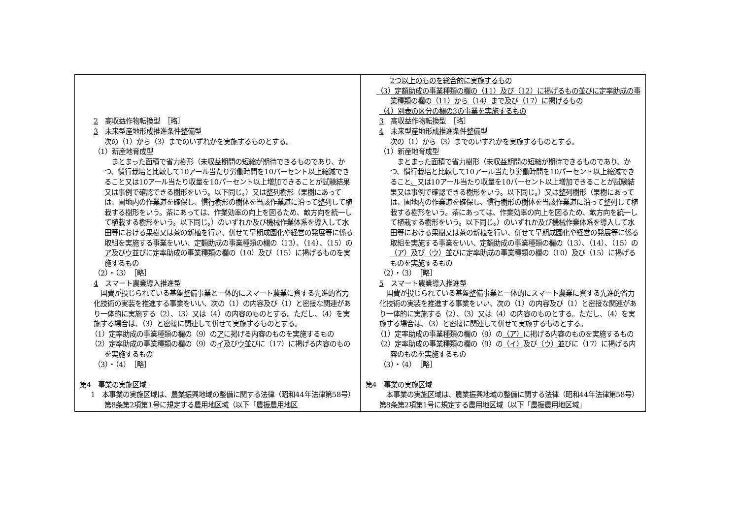| 2 高収益作物転換型 ［略］ 3 未来型産地形成推進条件整備型 次の（1）から（3）までのいずれかを実施するものとする。 （1）新産地育成型 まとまった面積で省力樹形（未収益期間の短縮が期待できるものであり、かつ、慣行栽培と比較して10アール当たり労働時間を10パーセント以上縮減できること又は10アール当たり収量を10パーセント以上増加できることが試験結果又は事例で確認できる樹形をいう。以下同じ。）又は整列樹形（果樹にあっては、園地内の作業道を確保し、慣行樹形の樹体を当該作業道に沿って整列して植栽する樹形をいう。茶にあっては、作業効率の向上を図るため、畝方向を統一して植栽する樹形をいう。以下同じ。）のいずれか及び機械作業体系を導入して水田等における果樹又は茶の新植を行い、併せて早期成園化や経営の発展等に係る取組を実施する事業をいい、定額助成の事業種類の欄の（13）、（14）、（15）の ア 及び ウ 並びに定率助成の事業種類の欄の（10）及び（15）に掲げるものを実施するもの （2）・（3） ［略］ 4 スマート農業導入推進型 国費が投じられている基盤整備事業と一体的にスマート農業に資する先進的省力化技術の実装を推進する事業をいい、次の（1）の内容及び（1）と密接な関連があり一体的に実施する（2）、（3）又は（4）の内容のものとする。ただし、（4）を実施する場合は、（3）と密接に関連して併せて実施するものとする。 （1）定率助成の事業種類の欄の（9）の ア に掲げる内容のものを実施するもの （2）定率助成の事業種類の欄の（9）の イ 及び ウ 並びに（17）に掲げる内容のものを実施するもの （3）・（4） ［略］ 第4 事業の実施区域 1 本事業の実施区域は、農業振興地域の整備に関する法律（昭和44年法律第58号）第8条第2項第1号に規定する農用地区域（以下「農振農用地区 | 2つ以上のものを総合的に実施するもの （3）定額助成の事業種類の欄の（11）及び（12）に掲げるもの並びに定率助成の事業種類の欄の（11）から（14）まで及び（17）に掲げるもの （4）別表の区分の欄の3の事業を実施するもの 3 高収益作物転換型 ［略］ 4 未来型産地形成推進条件整備型 次の（1）から（3）までのいずれかを実施するものとする。 （1）新産地育成型 まとまった面積で省力樹形（未収益期間の短縮が期待できるものであり、かつ、慣行栽培と比較して10アール当たり労働時間を10パーセント以上縮減できること 、 又は10アール当たり収量を10パーセント以上増加できることが試験結果又は事例で確認できる樹形をいう。以下同じ。）又は整列樹形（果樹にあっては、園地内の作業道を確保し、慣行樹形の樹体を当該作業道に沿って整列して植栽する樹形をいう。茶にあっては、作業効率の向上を図るため、畝方向を統一して植栽する樹形をいう。以下同じ。）のいずれか及び機械作業体系を導入して水田等における果樹又は茶の新植を行い、併せて早期成園化や経営の発展等に係る取組を実施する事業をいい、定額助成の事業種類の欄の（13）、（14）、（15）の （ア） 及び （ウ） 並びに定率助成の事業種類の欄の（10）及び（15）に掲げるものを実施するもの （2）・（3） ［略］ 5 スマート農業導入推進型 国費が投じられている基盤整備事業と一体的にスマート農業に資する先進的省力化技術の実装を推進する事業をいい、次の（1）の内容及び（1）と密接な関連があり一体的に実施する（2）、（3）又は（4）の内容のものとする。ただし、（4）を実施する場合は、（3）と密接に関連して併せて実施するものとする。 （1）定率助成の事業種類の欄の（9）の （ア） に掲げる内容のものを実施するもの （2）定率助成の事業種類の欄の（9）の （イ） 及び （ウ） 並びに（17）に掲げる内容のものを実施するもの （3）・（4） ［略］ 第4 事業の実施区域 本事業の実施区域は、農業振興地域の整備に関する法律（昭和44年法律第58号）第8条第2項第1号に規定する農用地区域（以下「農振農用地区域」 |